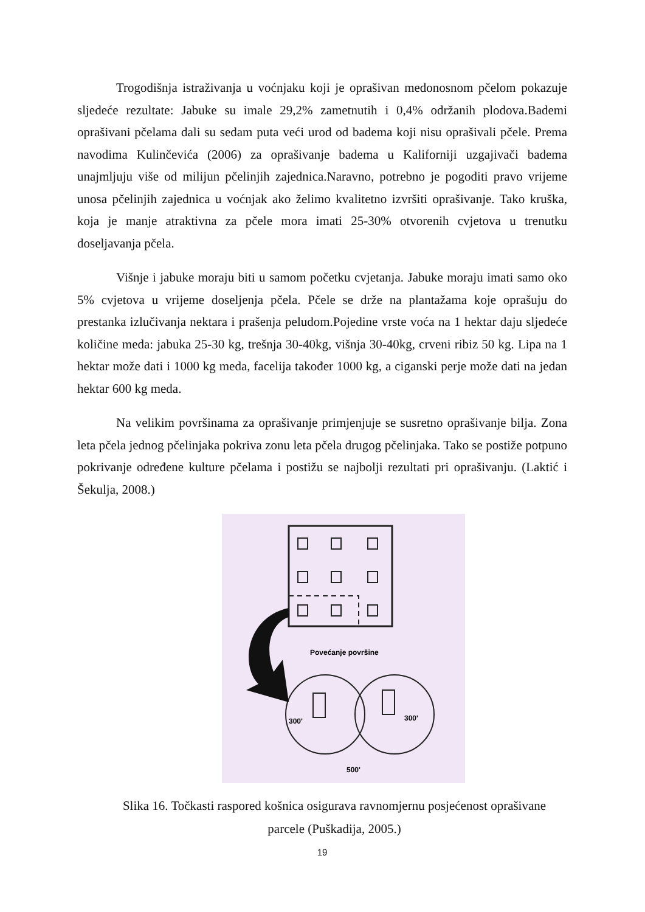Trogodišnja istraživanja u voćnjaku koji je oprašivan medonosnom pčelom pokazuje sljedeće rezultate: Jabuke su imale 29,2% zametnutih i 0,4% održanih plodova.Bademi oprašivani pčelama dali su sedam puta veći urod od badema koji nisu oprašivali pčele. Prema navodima Kulinčevića (2006) za oprašivanje badema u Kaliforniji uzgajivači badema unajmljuju više od milijun pčelinjih zajednica.Naravno, potrebno je pogoditi pravo vrijeme unosa pčelinjih zajednica u voćnjak ako želimo kvalitetno izvršiti oprašivanje. Tako kruška, koja je manje atraktivna za pčele mora imati 25-30% otvorenih cvjetova u trenutku doseljavanja pčela.
Višnje i jabuke moraju biti u samom početku cvjetanja. Jabuke moraju imati samo oko 5% cvjetova u vrijeme doseljenja pčela. Pčele se drže na plantažama koje oprašuju do prestanka izlučivanja nektara i prašenja peludom.Pojedine vrste voća na 1 hektar daju sljedeće količine meda: jabuka 25-30 kg, trešnja 30-40kg, višnja 30-40kg, crveni ribiz 50 kg. Lipa na 1 hektar može dati i 1000 kg meda, facelija također 1000 kg, a ciganski perje može dati na jedan hektar 600 kg meda.
Na velikim površinama za oprašivanje primjenjuje se susretno oprašivanje bilja. Zona leta pčela jednog pčelinjaka pokriva zonu leta pčela drugog pčelinjaka. Tako se postiže potpuno pokrivanje određene kulture pčelama i postižu se najbolji rezultati pri oprašivanju. (Laktić i Šekulja, 2008.)
Povećanje površine
300'
300'
500'
Slika 16. Točkasti raspored košnica osigurava ravnomjernu posjećenost oprašivane
parcele (Puškadija, 2005.)
19